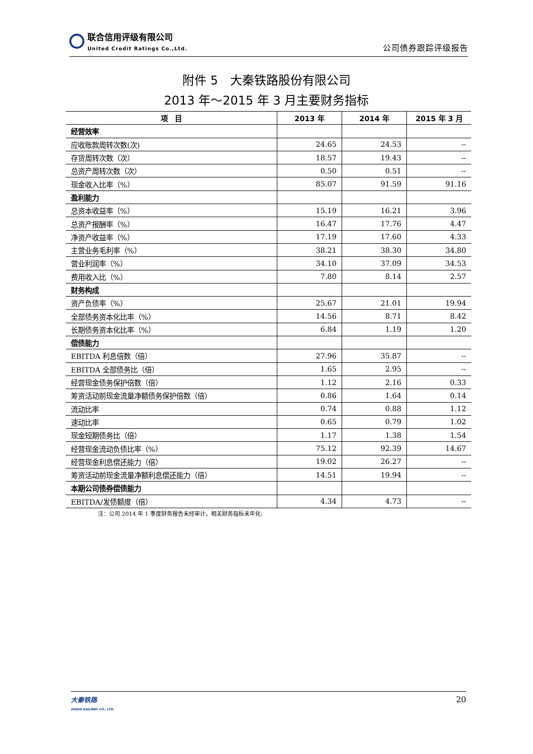联合信用评级有限公司
United Credit Ratings Co.,Ltd.
公司债券跟踪评级报告
附件 5　大秦铁路股份有限公司
2013 年～2015 年 3 月主要财务指标
| 项 目 | 2013 年 | 2014 年 | 2015 年 3 月 |
| --- | --- | --- | --- |
| 经营效率 | | | |
| 应收账款周转次数(次) | 24.65 | 24.53 | -- |
| 存货周转次数（次） | 18.57 | 19.43 | -- |
| 总资产周转次数（次） | 0.50 | 0.51 | -- |
| 现金收入比率（%） | 85.07 | 91.59 | 91.16 |
| 盈利能力 | | | |
| 总资本收益率（%） | 15.19 | 16.21 | 3.96 |
| 总资产报酬率（%） | 16.47 | 17.76 | 4.47 |
| 净资产收益率（%） | 17.19 | 17.60 | 4.33 |
| 主营业务毛利率（%） | 38.21 | 38.30 | 34.80 |
| 营业利润率（%） | 34.10 | 37.09 | 34.53 |
| 费用收入比（%） | 7.80 | 8.14 | 2.57 |
| 财务构成 | | | |
| 资产负债率（%） | 25.67 | 21.01 | 19.94 |
| 全部债务资本化比率（%） | 14.56 | 8.71 | 8.42 |
| 长期债务资本化比率（%） | 6.84 | 1.19 | 1.20 |
| 偿债能力 | | | |
| EBITDA 利息倍数（倍） | 27.96 | 35.87 | -- |
| EBITDA 全部债务比（倍） | 1.65 | 2.95 | -- |
| 经营现金债务保护倍数（倍） | 1.12 | 2.16 | 0.33 |
| 筹资活动前现金流量净额债务保护倍数（倍） | 0.86 | 1.64 | 0.14 |
| 流动比率 | 0.74 | 0.88 | 1.12 |
| 速动比率 | 0.65 | 0.79 | 1.02 |
| 现金短期债务比（倍） | 1.17 | 1.38 | 1.54 |
| 经营现金流动负债比率（%） | 75.12 | 92.39 | 14.67 |
| 经营现金利息偿还能力（倍） | 19.02 | 26.27 | -- |
| 筹资活动前现金流量净额利息偿还能力（倍） | 14.51 | 19.94 | -- |
| 本期公司债券偿债能力 | | | |
| EBITDA/发债额度（倍） | 4.34 | 4.73 | -- |
注：公司 2014 年 1 季度财务报告未经审计，相关财务指标未年化;
大秦铁路
DAQIN RAILWAY CO., LTD.
20